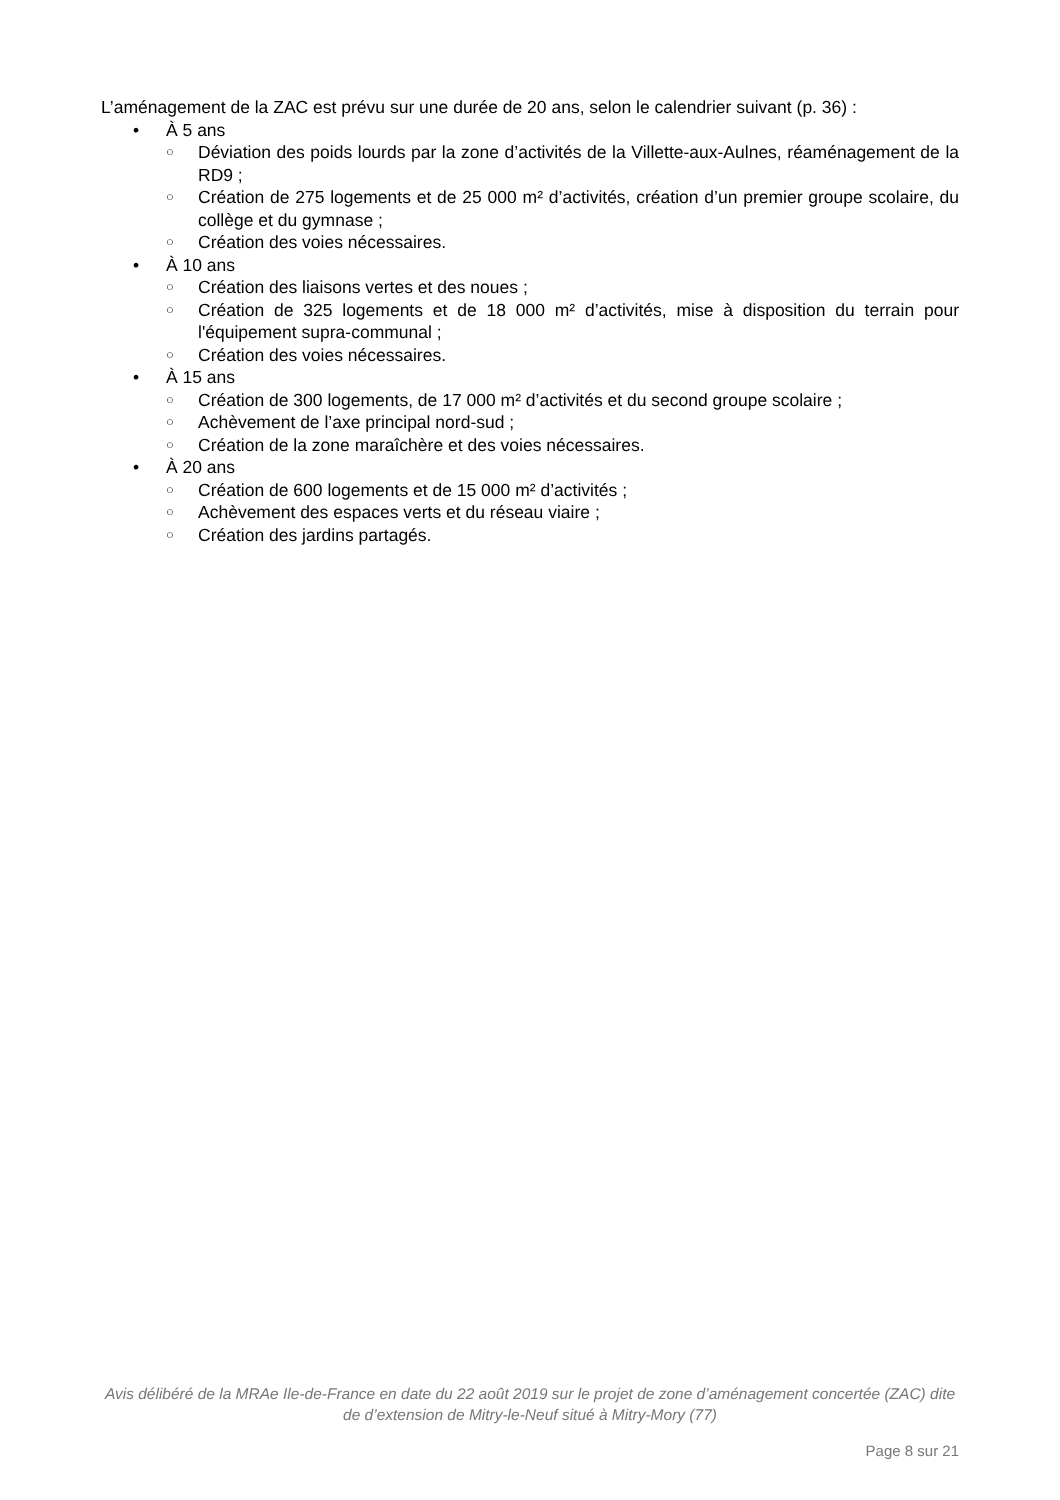L’aménagement de la ZAC est prévu sur une durée de 20 ans, selon le calendrier suivant (p. 36) :
• À 5 ans
○ Déviation des poids lourds par la zone d’activités de la Villette-aux-Aulnes, réaménagement de la RD9 ;
○ Création de 275 logements et de 25 000 m² d’activités, création d’un premier groupe scolaire, du collège et du gymnase ;
○ Création des voies nécessaires.
• À 10 ans
○ Création des liaisons vertes et des noues ;
○ Création de 325 logements et de 18 000 m² d’activités, mise à disposition du terrain pour l'équipement supra-communal ;
○ Création des voies nécessaires.
• À 15 ans
○ Création de 300 logements, de 17 000 m² d’activités et du second groupe scolaire ;
○ Achèvement de l’axe principal nord-sud ;
○ Création de la zone maraîchère et des voies nécessaires.
• À 20 ans
○ Création de 600 logements et de 15 000 m² d’activités ;
○ Achèvement des espaces verts et du réseau viaire ;
○ Création des jardins partagés.
Avis délibéré de la MRAe Ile-de-France en date du 22 août 2019 sur le projet de zone d’aménagement concertée (ZAC) dite de d’extension de Mitry-le-Neuf situé à Mitry-Mory (77)
Page 8 sur 21